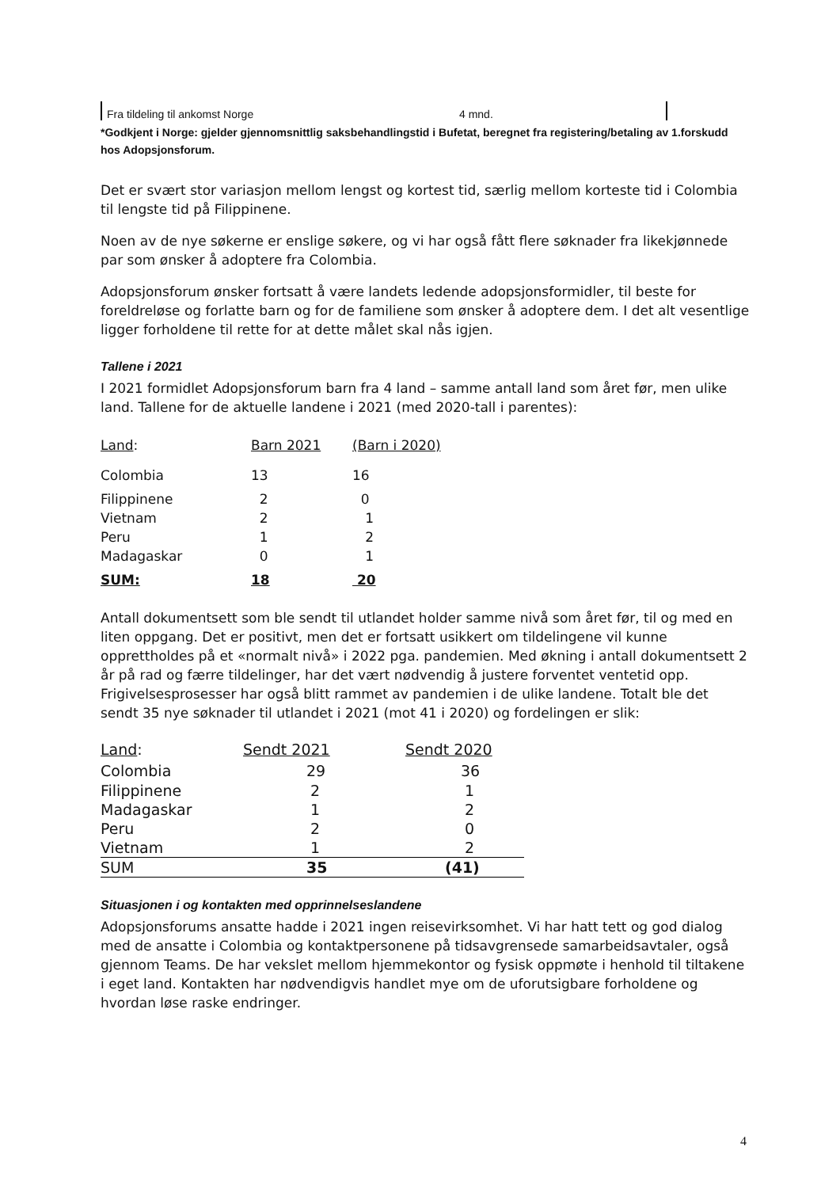Fra tildeling til ankomst Norge 4 mnd.
*Godkjent i Norge: gjelder gjennomsnittlig saksbehandlingstid i Bufetat, beregnet fra registering/betaling av 1.forskudd hos Adopsjonsforum.
Det er svært stor variasjon mellom lengst og kortest tid, særlig mellom korteste tid i Colombia til lengste tid på Filippinene.
Noen av de nye søkerne er enslige søkere, og vi har også fått flere søknader fra likekjønnede par som ønsker å adoptere fra Colombia.
Adopsjonsforum ønsker fortsatt å være landets ledende adopsjonsformidler, til beste for foreldreløse og forlatte barn og for de familiene som ønsker å adoptere dem. I det alt vesentlige ligger forholdene til rette for at dette målet skal nås igjen.
Tallene i 2021
I 2021 formidlet Adopsjonsforum barn fra 4 land – samme antall land som året før, men ulike land. Tallene for de aktuelle landene i 2021 (med 2020-tall i parentes):
| Land : | Barn 2021 | (Barn i 2020) |
| --- | --- | --- |
| Colombia | 13 | 16 |
| Filippinene | 2 | 0 |
| Vietnam | 2 | 1 |
| Peru | 1 | 2 |
| Madagaskar | 0 | 1 |
| SUM: | 18 | 20 |
Antall dokumentsett som ble sendt til utlandet holder samme nivå som året før, til og med en liten oppgang. Det er positivt, men det er fortsatt usikkert om tildelingene vil kunne opprettholdes på et «normalt nivå» i 2022 pga. pandemien. Med økning i antall dokumentsett 2 år på rad og færre tildelinger, har det vært nødvendig å justere forventet ventetid opp. Frigivelsesprosesser har også blitt rammet av pandemien i de ulike landene. Totalt ble det sendt 35 nye søknader til utlandet i 2021 (mot 41 i 2020) og fordelingen er slik:
| Land : | Sendt 2021 | Sendt 2020 |
| --- | --- | --- |
| Colombia | 29 | 36 |
| Filippinene | 2 | 1 |
| Madagaskar | 1 | 2 |
| Peru | 2 | 0 |
| Vietnam | 1 | 2 |
| SUM | 35 | (41) |
Situasjonen i og kontakten med opprinnelseslandene
Adopsjonsforums ansatte hadde i 2021 ingen reisevirksomhet. Vi har hatt tett og god dialog med de ansatte i Colombia og kontaktpersonene på tidsavgrensede samarbeidsavtaler, også gjennom Teams. De har vekslet mellom hjemmekontor og fysisk oppmøte i henhold til tiltakene i eget land. Kontakten har nødvendigvis handlet mye om de uforutsigbare forholdene og hvordan løse raske endringer.
4